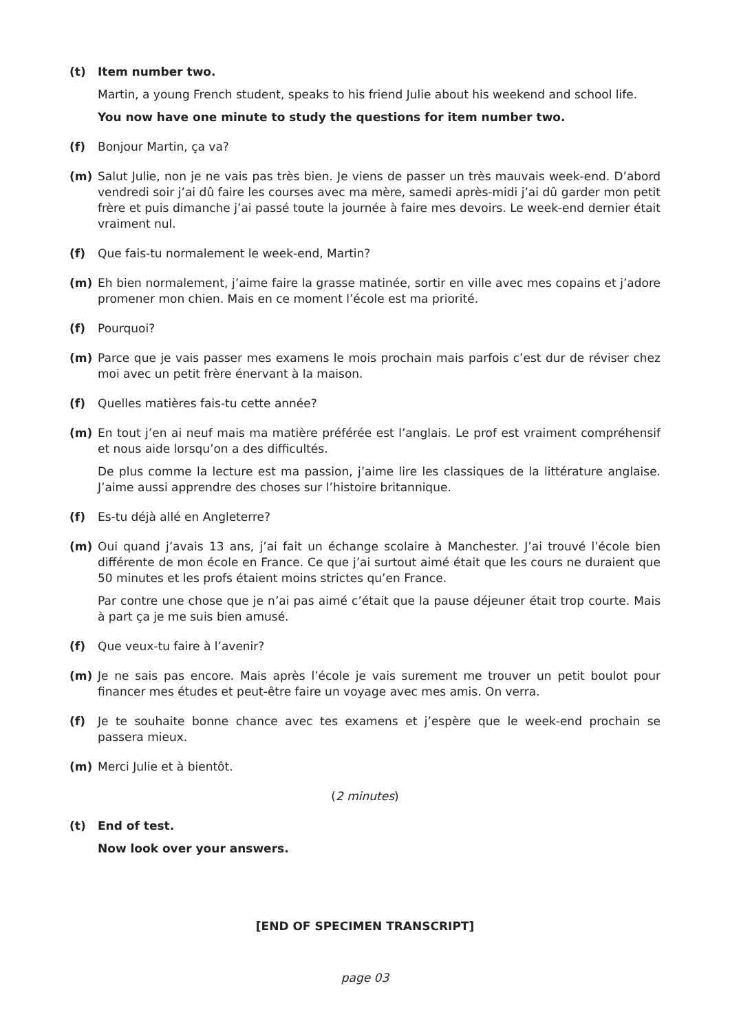(t) Item number two.
Martin, a young French student, speaks to his friend Julie about his weekend and school life.
You now have one minute to study the questions for item number two.
(f) Bonjour Martin, ça va?
(m) Salut Julie, non je ne vais pas très bien. Je viens de passer un très mauvais week-end. D’abord vendredi soir j’ai dû faire les courses avec ma mère, samedi après-midi j’ai dû garder mon petit frère et puis dimanche j’ai passé toute la journée à faire mes devoirs. Le week-end dernier était vraiment nul.
(f) Que fais-tu normalement le week-end, Martin?
(m) Eh bien normalement, j’aime faire la grasse matinée, sortir en ville avec mes copains et j’adore promener mon chien. Mais en ce moment l’école est ma priorité.
(f) Pourquoi?
(m) Parce que je vais passer mes examens le mois prochain mais parfois c’est dur de réviser chez moi avec un petit frère énervant à la maison.
(f) Quelles matières fais-tu cette année?
(m) En tout j’en ai neuf mais ma matière préférée est l’anglais. Le prof est vraiment compréhensif et nous aide lorsqu’on a des difficultés.
De plus comme la lecture est ma passion, j’aime lire les classiques de la littérature anglaise. J’aime aussi apprendre des choses sur l’histoire britannique.
(f) Es-tu déjà allé en Angleterre?
(m) Oui quand j’avais 13 ans, j’ai fait un échange scolaire à Manchester. J’ai trouvé l’école bien différente de mon école en France. Ce que j’ai surtout aimé était que les cours ne duraient que 50 minutes et les profs étaient moins strictes qu’en France.
Par contre une chose que je n’ai pas aimé c’était que la pause déjeuner était trop courte. Mais à part ça je me suis bien amusé.
(f) Que veux-tu faire à l’avenir?
(m) Je ne sais pas encore. Mais après l’école je vais surement me trouver un petit boulot pour financer mes études et peut-être faire un voyage avec mes amis. On verra.
(f) Je te souhaite bonne chance avec tes examens et j’espère que le week-end prochain se passera mieux.
(m) Merci Julie et à bientôt.
(2 minutes)
(t) End of test.
Now look over your answers.
[END OF SPECIMEN TRANSCRIPT]
page 03